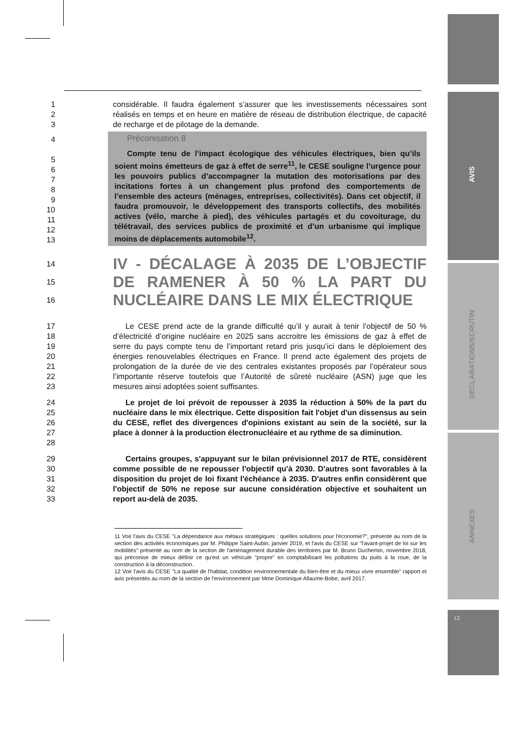AVIS
DECLARATIONS/SCRUTIN
ANNEXES
13
1
2
3
considérable. Il faudra également s’assurer que les investissements nécessaires sont réalisés en temps et en heure en matière de réseau de distribution électrique, de capacité de recharge et de pilotage de la demande.
4
5
6
7
8
9
10
11
12
13
Préconisation 8
Compte tenu de l’impact écologique des véhicules électriques, bien qu’ils soient moins émetteurs de gaz à effet de serre<sup>11</sup>, le CESE souligne l’urgence pour les pouvoirs publics d’accompagner la mutation des motorisations par des incitations fortes à un changement plus profond des comportements de l’ensemble des acteurs (ménages, entreprises, collectivités). Dans cet objectif, il faudra promouvoir, le développement des transports collectifs, des mobilités actives (vélo, marche à pied), des véhicules partagés et du covoiturage, du télétravail, des services publics de proximité et d’un urbanisme qui implique moins de déplacements automobile<sup>12</sup>.
14
15
16
IV - DÉCALAGE À 2035 DE L’OBJECTIF DE RAMENER À 50 % LA PART DU NUCLÉAIRE DANS LE MIX ÉLECTRIQUE
17
18
19
20
21
22
23
Le CESE prend acte de la grande difficulté qu’il y aurait à tenir l’objectif de 50 % d’électricité d’origine nucléaire en 2025 sans accroitre les émissions de gaz à effet de serre du pays compte tenu de l’important retard pris jusqu’ici dans le déploiement des énergies renouvelables électriques en France. Il prend acte également des projets de prolongation de la durée de vie des centrales existantes proposés par l’opérateur sous l’importante réserve toutefois que l’Autorité de sûreté nucléaire (ASN) juge que les mesures ainsi adoptées soient suffisantes.
24
25
26
27
28
Le projet de loi prévoit de repousser à 2035 la réduction à 50% de la part du nucléaire dans le mix électrique. Cette disposition fait l'objet d'un dissensus au sein du CESE, reflet des divergences d'opinions existant au sein de la société, sur la place à donner à la production électronucléaire et au rythme de sa diminution.
29
30
31
32
33
Certains groupes, s'appuyant sur le bilan prévisionnel 2017 de RTE, considèrent comme possible de ne repousser l'objectif qu'à 2030. D'autres sont favorables à la disposition du projet de loi fixant l'échéance à 2035. D'autres enfin considèrent que l'objectif de 50% ne repose sur aucune considération objective et souhaitent un report au-delà de 2035.
11 Voir l'avis du CESE "La dépendance aux métaux stratégiques : quelles solutions pour l'économie?", présenté au nom de la section des activités économiques par M. Philippe Saint-Aubin, janvier 2019, et l'avis du CESE sur "l'avant-projet de loi sur les mobilités" présenté au nom de la section de l'aménagement durable des territoires par M. Bruno Duchemin, novembre 2018, qui préconise de mieux définir ce qu'est un véhicule "propre" en comptabilisant les pollutions du puits à la roue, de la construction à la déconstruction.
12 Voir l'avis du CESE "La qualité de l'habitat, condition environnementale du bien-être et du mieux vivre ensemble" rapport et avis présentés au nom de la section de l'environnement par Mme Dominique Allaume-Bobe, avril 2017.